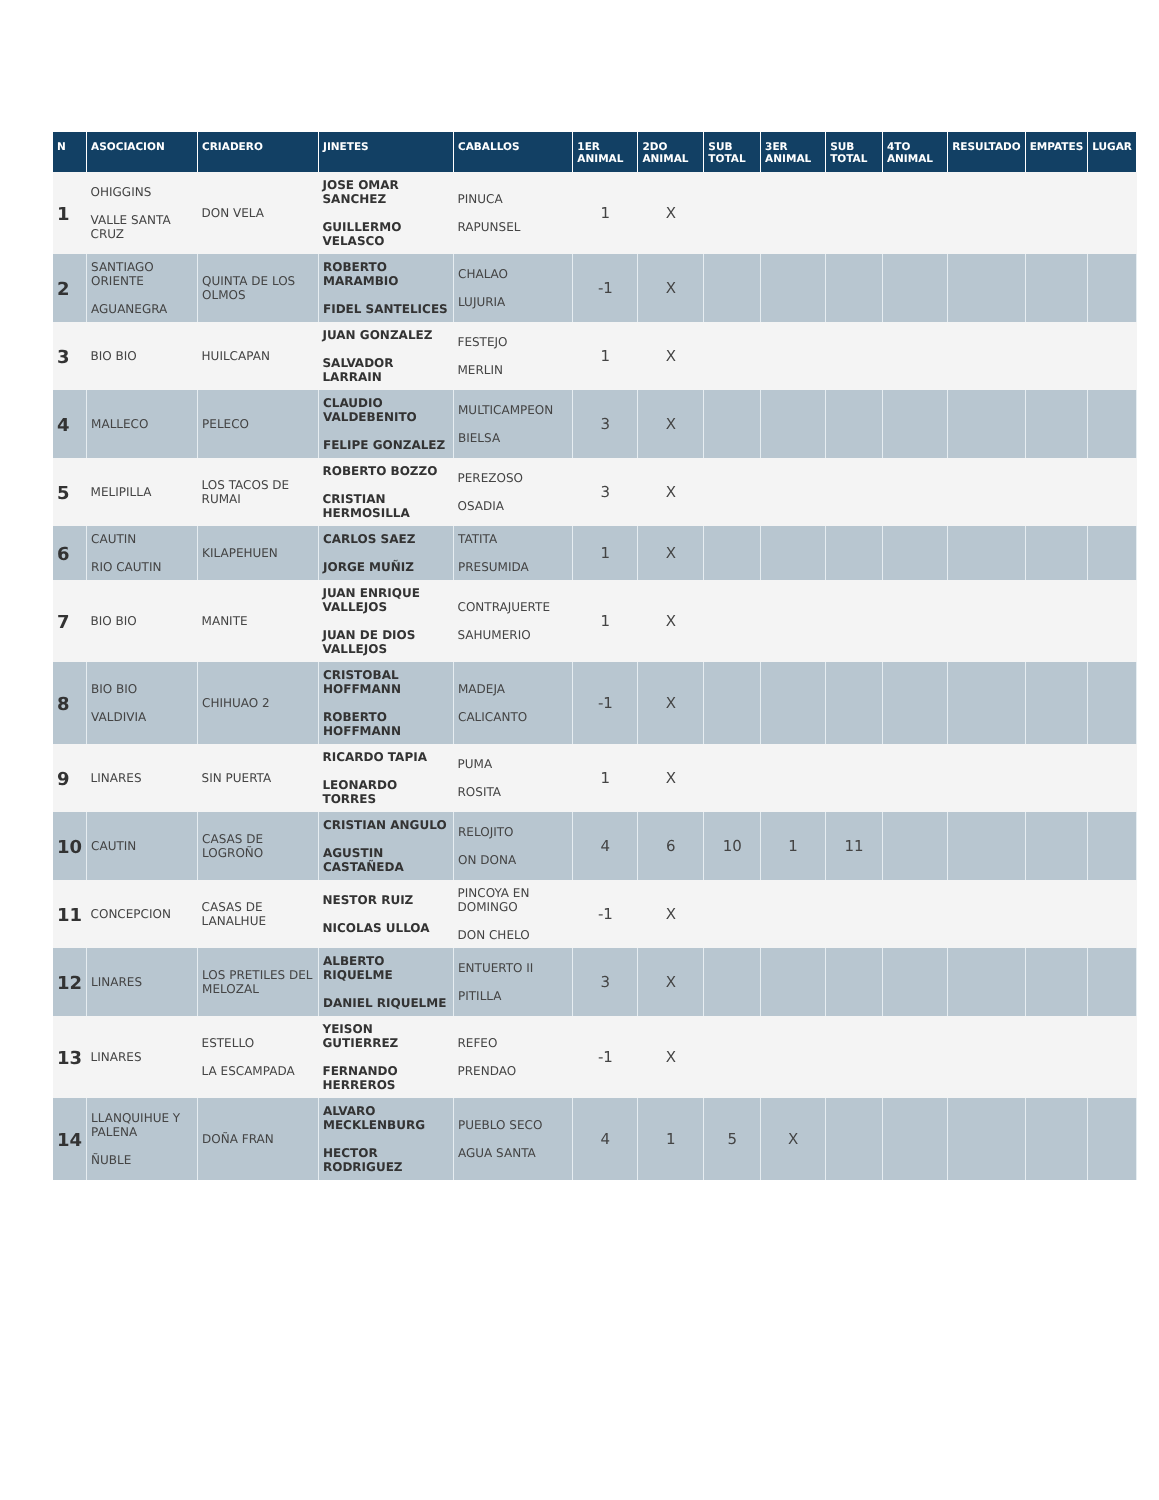| N | ASOCIACION | CRIADERO | JINETES | CABALLOS | 1ER ANIMAL | 2DO ANIMAL | SUB TOTAL | 3ER ANIMAL | SUB TOTAL | 4TO ANIMAL | RESULTADO | EMPATES | LUGAR |
| --- | --- | --- | --- | --- | --- | --- | --- | --- | --- | --- | --- | --- | --- |
| 1 | OHIGGINS VALLE SANTA CRUZ | DON VELA | JOSE OMAR SANCHEZ GUILLERMO VELASCO | PINUCA RAPUNSEL | 1 | X | | | | | | | |
| 2 | SANTIAGO ORIENTE AGUANEGRA | QUINTA DE LOS OLMOS | ROBERTO MARAMBIO FIDEL SANTELICES | CHALAO LUJURIA | -1 | X | | | | | | | |
| 3 | BIO BIO | HUILCAPAN | JUAN GONZALEZ SALVADOR LARRAIN | FESTEJO MERLIN | 1 | X | | | | | | | |
| 4 | MALLECO | PELECO | CLAUDIO VALDEBENITO FELIPE GONZALEZ | MULTICAMPEON BIELSA | 3 | X | | | | | | | |
| 5 | MELIPILLA | LOS TACOS DE RUMAI | ROBERTO BOZZO CRISTIAN HERMOSILLA | PEREZOSO OSADIA | 3 | X | | | | | | | |
| 6 | CAUTIN RIO CAUTIN | KILAPEHUEN | CARLOS SAEZ JORGE MUÑIZ | TATITA PRESUMIDA | 1 | X | | | | | | | |
| 7 | BIO BIO | MANITE | JUAN ENRIQUE VALLEJOS JUAN DE DIOS VALLEJOS | CONTRAJUERTE SAHUMERIO | 1 | X | | | | | | | |
| 8 | BIO BIO VALDIVIA | CHIHUAO 2 | CRISTOBAL HOFFMANN ROBERTO HOFFMANN | MADEJA CALICANTO | -1 | X | | | | | | | |
| 9 | LINARES | SIN PUERTA | RICARDO TAPIA LEONARDO TORRES | PUMA ROSITA | 1 | X | | | | | | | |
| 10 | CAUTIN | CASAS DE LOGROÑO | CRISTIAN ANGULO AGUSTIN CASTAÑEDA | RELOJITO ON DONA | 4 | 6 | 10 | 1 | 11 | | | | |
| 11 | CONCEPCION | CASAS DE LANALHUE | NESTOR RUIZ NICOLAS ULLOA | PINCOYA EN DOMINGO DON CHELO | -1 | X | | | | | | | |
| 12 | LINARES | LOS PRETILES DEL MELOZAL | ALBERTO RIQUELME DANIEL RIQUELME | ENTUERTO II PITILLA | 3 | X | | | | | | | |
| 13 | LINARES | ESTELLO LA ESCAMPADA | YEISON GUTIERREZ FERNANDO HERREROS | REFEO PRENDAO | -1 | X | | | | | | | |
| 14 | LLANQUIHUE Y PALENA ÑUBLE | DOÑA FRAN | ALVARO MECKLENBURG HECTOR RODRIGUEZ | PUEBLO SECO AGUA SANTA | 4 | 1 | 5 | X | | | | | |